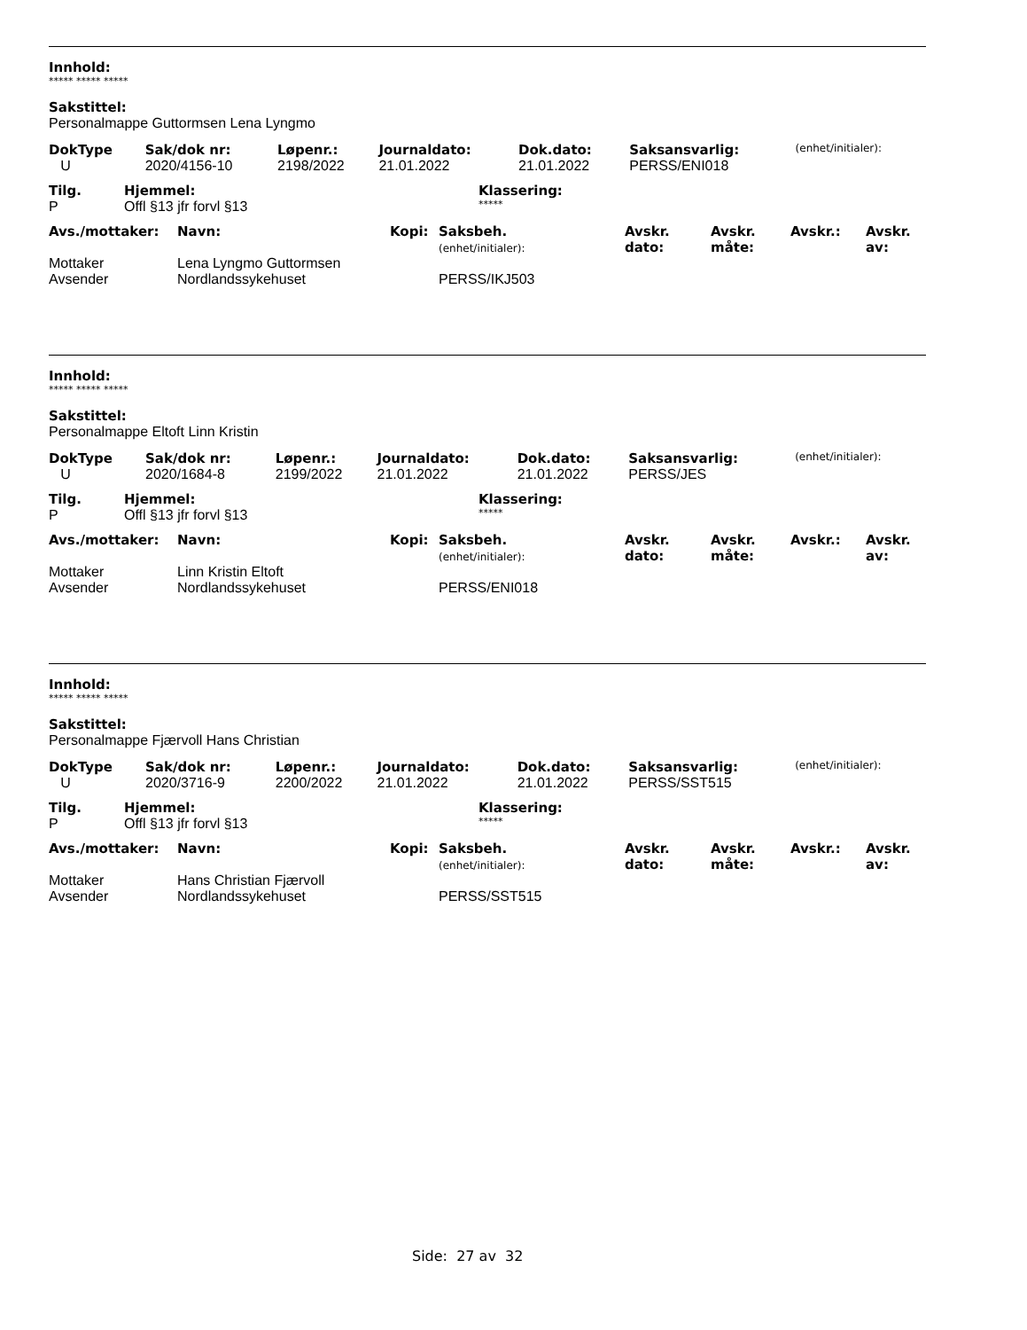Innhold:
***** ***** *****
Sakstittel:
Personalmappe Guttormsen Lena Lyngmo
| DokType | Sak/dok nr: | Løpenr.: | Journaldato: | Dok.dato: | Saksansvarlig: | (enhet/initialer): |
| U | 2020/4156-10 | 2198/2022 | 21.01.2022 | 21.01.2022 | PERSS/ENI018 | |
| Tilg. | Hjemmel: | Klassering: |
| P | Offl §13 jfr forvl §13 | ***** |
| Avs./mottaker: | Navn: | Kopi: | Saksbeh. (enhet/initialer): | Avskr. dato: | Avskr. måte: | Avskr.: | Avskr. av: |
| Mottaker | Lena Lyngmo Guttormsen | | | | | | |
| Avsender | Nordlandssykehuset | | PERSS/IKJ503 | | | | |
Innhold:
***** ***** *****
Sakstittel:
Personalmappe Eltoft Linn Kristin
| DokType | Sak/dok nr: | Løpenr.: | Journaldato: | Dok.dato: | Saksansvarlig: | (enhet/initialer): |
| U | 2020/1684-8 | 2199/2022 | 21.01.2022 | 21.01.2022 | PERSS/JES | |
| Tilg. | Hjemmel: | Klassering: |
| P | Offl §13 jfr forvl §13 | ***** |
| Avs./mottaker: | Navn: | Kopi: | Saksbeh. (enhet/initialer): | Avskr. dato: | Avskr. måte: | Avskr.: | Avskr. av: |
| Mottaker | Linn Kristin Eltoft | | | | | | |
| Avsender | Nordlandssykehuset | | PERSS/ENI018 | | | | |
Innhold:
***** ***** *****
Sakstittel:
Personalmappe Fjærvoll Hans Christian
| DokType | Sak/dok nr: | Løpenr.: | Journaldato: | Dok.dato: | Saksansvarlig: | (enhet/initialer): |
| U | 2020/3716-9 | 2200/2022 | 21.01.2022 | 21.01.2022 | PERSS/SST515 | |
| Tilg. | Hjemmel: | Klassering: |
| P | Offl §13 jfr forvl §13 | ***** |
| Avs./mottaker: | Navn: | Kopi: | Saksbeh. (enhet/initialer): | Avskr. dato: | Avskr. måte: | Avskr.: | Avskr. av: |
| Mottaker | Hans Christian Fjærvoll | | | | | | |
| Avsender | Nordlandssykehuset | | PERSS/SST515 | | | | |
Side: 27 av 32